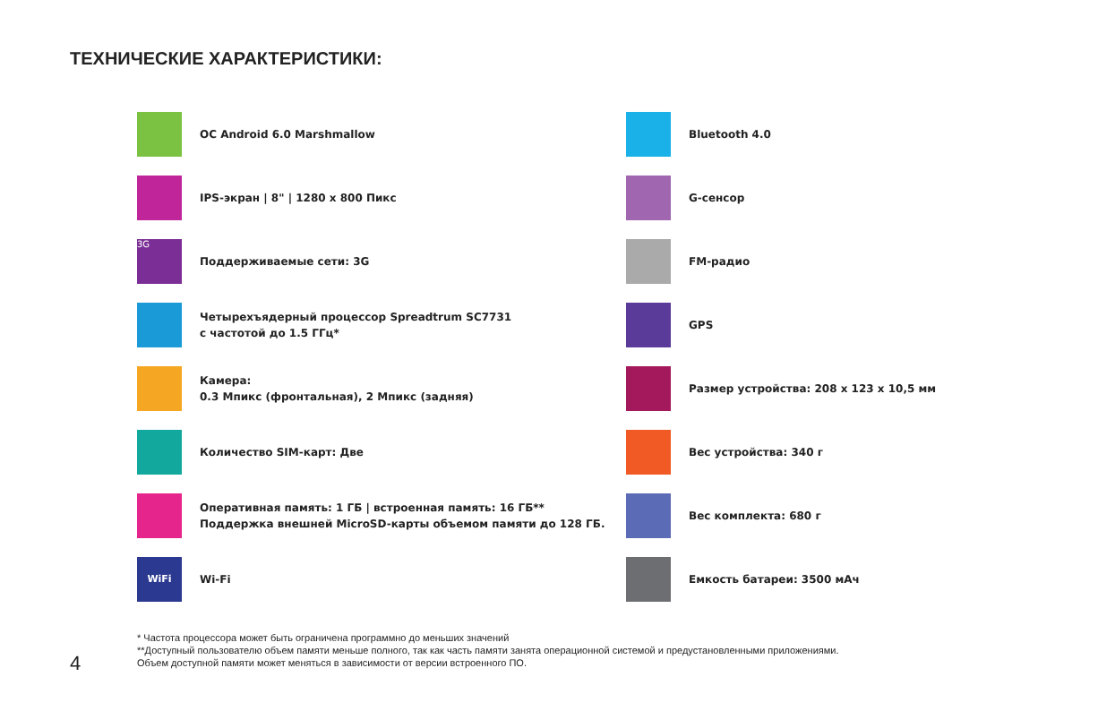ТЕХНИЧЕСКИЕ ХАРАКТЕРИСТИКИ:
ОС Android 6.0 Marshmallow
IPS-экран | 8" | 1280 x 800 Пикс
3G
Поддерживаемые сети: 3G
Четырехъядерный процессор Spreadtrum SC7731
с частотой до 1.5 ГГц*
Камера:
0.3 Мпикс (фронтальная), 2 Мпикс (задняя)
Количество SIM-карт: Две
Оперативная память: 1 ГБ | встроенная память: 16 ГБ**
Поддержка внешней MicroSD-карты объемом памяти до 128 ГБ.
WiFi
Wi-Fi
Bluetooth 4.0
G-сенсор
FM-радио
GPS
Размер устройства: 208 x 123 x 10,5 мм
Вес устройства: 340 г
Вес комплекта: 680 г
Емкость батареи: 3500 мАч
* Частота процессора может быть ограничена программно до меньших значений
**Доступный пользователю объем памяти меньше полного, так как часть памяти занята операционной системой и предустановленными приложениями.
Объем доступной памяти может меняться в зависимости от версии встроенного ПО.
4